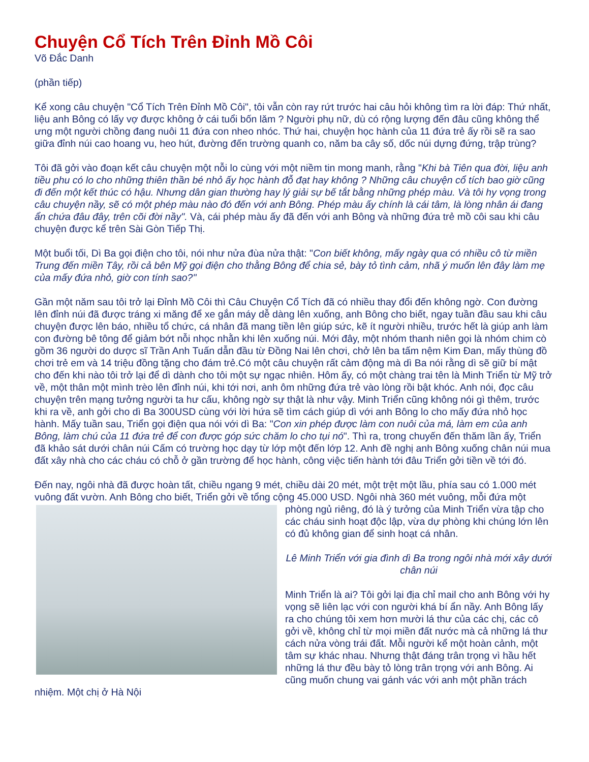Chuyện Cổ Tích Trên Đỉnh Mồ Côi
Võ Đắc Danh
(phần tiếp)
Kể xong câu chuyện "Cổ Tích Trên Đỉnh Mồ Côi", tôi vẫn còn ray rứt trước hai câu hỏi không tìm ra lời đáp: Thứ nhất, liệu anh Bông có lấy vợ được không ở cái tuổi bốn lăm ? Người phụ nữ, dù có rộng lượng đến đâu cũng không thể ưng một người chồng đang nuôi 11 đứa con nheo nhóc. Thứ hai, chuyện học hành của 11 đứa trẻ ấy rồi sẽ ra sao giữa đỉnh núi cao hoang vu, heo hút, đường đến trường quanh co, năm ba cây số, dốc núi dựng đứng, trập trùng?
Tôi đã gởi vào đoạn kết câu chuyện một nỗi lo cùng với một niềm tin mong manh, rằng "Khi bà Tiên qua đời, liệu anh tiều phu có lo cho những thiên thần bé nhỏ ấy học hành đỗ đạt hay không ? Những câu chuyện cổ tích bao giờ cũng đi đến một kết thúc có hậu. Nhưng dân gian thường hay lý giải sự bế tắt bằng những phép màu. Và tôi hy vọng trong câu chuyện nầy, sẽ có một phép màu nào đó đến với anh Bông. Phép màu ấy chính là cái tâm, là lòng nhân ái đang ẩn chứa đâu đây, trên cõi đời nầy". Và, cái phép màu ấy đã đến với anh Bông và những đứa trẻ mồ côi sau khi câu chuyện được kể trên Sài Gòn Tiếp Thị.
Một buổi tối, Dì Ba gọi điện cho tôi, nói như nửa đùa nửa thật: "Con biết không, mấy ngày qua có nhiều cô từ miền Trung đến miền Tây, rồi cả bên Mỹ gọi điện cho thằng Bông để chia sẻ, bày tỏ tình cảm, nhã ý muốn lên đây làm mẹ của mấy đứa nhỏ, giờ con tính sao?"
Gần một năm sau tôi trở lại Đỉnh Mồ Côi thì Câu Chuyện Cổ Tích đã có nhiều thay đổi đến không ngờ. Con đường lên đỉnh núi đã được tráng xi măng để xe gắn máy dễ dàng lên xuống, anh Bông cho biết, ngay tuần đầu sau khi câu chuyện được lên báo, nhiều tổ chức, cá nhân đã mang tiền lên giúp sức, kẽ ít người nhiều, trước hết là giúp anh làm con đường bê tông để giảm bớt nỗi nhọc nhằn khi lên xuống núi. Mới đây, một nhóm thanh niên gọi là nhóm chim cò gồm 36 người do dược sĩ Trần Anh Tuấn dẫn đầu từ Đồng Nai lên chơi, chở lên ba tấm nệm Kim Đan, mấy thùng đồ chơi trẻ em và 14 triệu đồng tặng cho đám trẻ.Có một câu chuyện rất cảm động mà dì Ba nói rằng dì sẽ giữ bí mật cho đến khi nào tôi trở lại để dì dành cho tôi một sự ngạc nhiên. Hôm ấy, có một chàng trai tên là Minh Triển từ Mỹ trở về, một thân một mình trèo lên đỉnh núi, khi tới nơi, anh ôm những đứa trẻ vào lòng rồi bật khóc. Anh nói, đọc câu chuyện trên mạng tưởng người ta hư cấu, không ngờ sự thật là như vậy. Minh Triển cũng không nói gì thêm, trước khi ra về, anh gởi cho dì Ba 300USD cùng với lời hứa sẽ tìm cách giúp dì với anh Bông lo cho mấy đứa nhỏ học hành. Mấy tuần sau, Triển gọi điện qua nói với dì Ba: "Con xin phép được làm con nuôi của má, làm em của anh Bông, làm chú của 11 đứa trẻ để con được góp sức chăm lo cho tụi nó". Thì ra, trong chuyến đến thăm lần ấy, Triển đã khảo sát dưới chân núi Cấm có trường học dạy từ lớp một đến lớp 12. Anh đề nghị anh Bông xuống chân núi mua đất xây nhà cho các cháu có chỗ ở gần trường để học hành, công việc tiến hành tới đâu Triển gởi tiền về tới đó.
Đến nay, ngôi nhà đã được hoàn tất, chiều ngang 9 mét, chiều dài 20 mét, một trệt một lầu, phía sau có 1.000 mét vuông đất vườn. Anh Bông cho biết, Triển gởi về tổng cộng 45.000 USD. Ngôi nhà 360 mét vuông, mỗi đứa một phòng ngủ riêng, đó là ý tưởng của Minh Triển vừa tập cho các cháu sinh hoạt độc lập, vừa dự phòng khi chúng lớn lên có đủ không gian để sinh hoạt cá nhân.
Lê Minh Triển với gia đình dì Ba trong ngôi nhà mới xây dưới chân núi
Minh Triển là ai? Tôi gởi lại địa chỉ mail cho anh Bông với hy vọng sẽ liên lạc với con người khá bí ẩn nầy. Anh Bông lấy ra cho chúng tôi xem hơn mười lá thư của các chị, các cô gởi về, không chỉ từ mọi miền đất nước mà cả những lá thư cách nửa vòng trái đất. Mỗi người kể một hoàn cảnh, một tâm sự khác nhau. Nhưng thật đáng trân trọng vì hầu hết những lá thư đều bày tỏ lòng trân trọng với anh Bông. Ai cũng muốn chung vai gánh vác với anh một phần trách nhiệm. Một chị ở Hà Nội